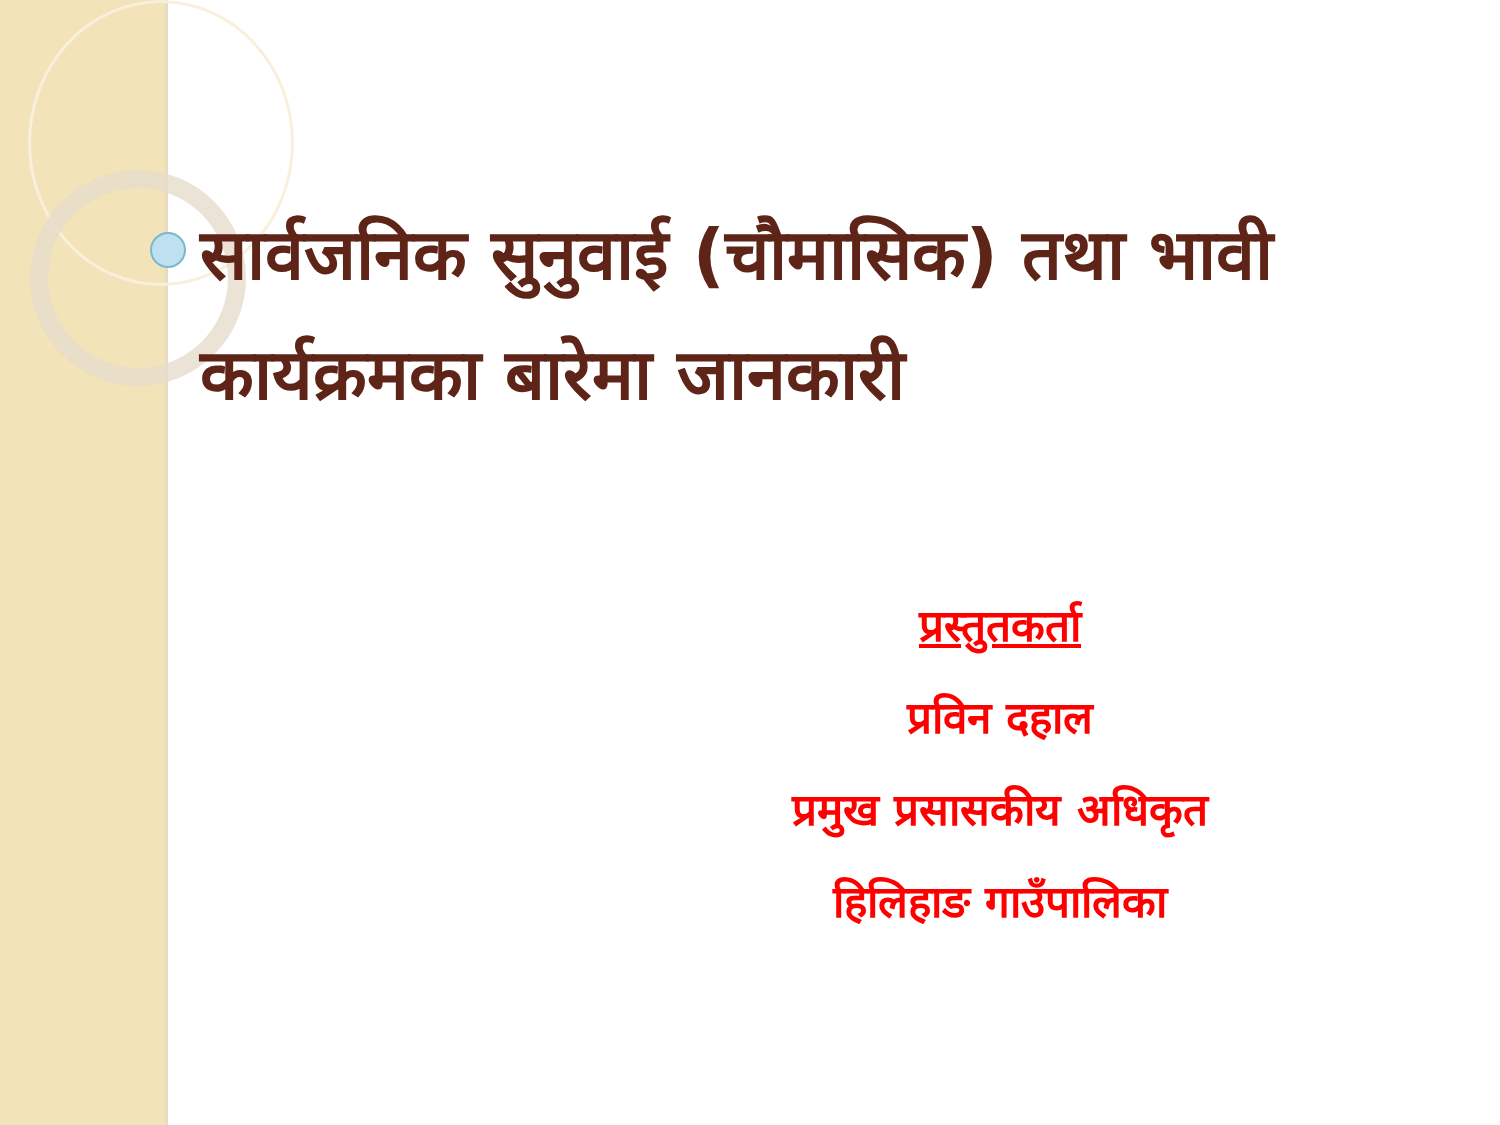सार्वजनिक सुनुवाई (चौमासिक) तथा भावी कार्यक्रमका बारेमा जानकारी
प्रस्तुतकर्ता
प्रविन दहाल
प्रमुख प्रसासकीय अधिकृत
हिलिहाङ गाउँपालिका